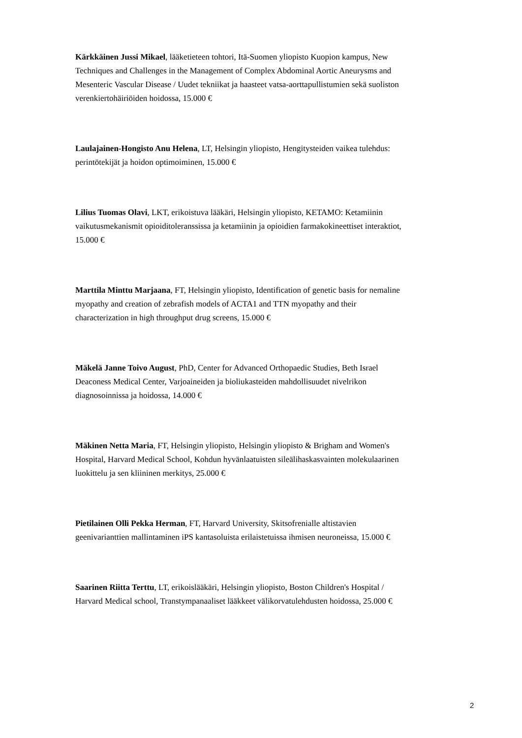Kärkkäinen Jussi Mikael, lääketieteen tohtori, Itä-Suomen yliopisto Kuopion kampus, New Techniques and Challenges in the Management of Complex Abdominal Aortic Aneurysms and Mesenteric Vascular Disease / Uudet tekniikat ja haasteet vatsa-aorttapullistumien sekä suoliston verenkiertohäiriöiden hoidossa, 15.000 €
Laulajainen-Hongisto Anu Helena, LT, Helsingin yliopisto, Hengitysteiden vaikea tulehdus: perintötekijät ja hoidon optimoiminen, 15.000 €
Lilius Tuomas Olavi, LKT, erikoistuva lääkäri, Helsingin yliopisto, KETAMO: Ketamiinin vaikutusmekanismit opioiditoleranssissa ja ketamiinin ja opioidien farmakokineettiset interaktiot, 15.000 €
Marttila Minttu Marjaana, FT, Helsingin yliopisto, Identification of genetic basis for nemaline myopathy and creation of zebrafish models of ACTA1 and TTN myopathy and their characterization in high throughput drug screens, 15.000 €
Mäkelä Janne Toivo August, PhD, Center for Advanced Orthopaedic Studies, Beth Israel Deaconess Medical Center, Varjoaineiden ja bioliukasteiden mahdollisuudet nivelrikon diagnosoinnissa ja hoidossa, 14.000 €
Mäkinen Netta Maria, FT, Helsingin yliopisto, Helsingin yliopisto & Brigham and Women's Hospital, Harvard Medical School, Kohdun hyvänlaatuisten sileälihaskasvainten molekulaarinen luokittelu ja sen kliininen merkitys, 25.000 €
Pietilainen Olli Pekka Herman, FT, Harvard University, Skitsofrenialle altistavien geenivarianttien mallintaminen iPS kantasoluista erilaistetuissa ihmisen neuroneissa, 15.000 €
Saarinen Riitta Terttu, LT, erikoislääkäri, Helsingin yliopisto, Boston Children's Hospital / Harvard Medical school, Transtympanaaliset lääkkeet välikorvatulehdusten hoidossa, 25.000 €
2